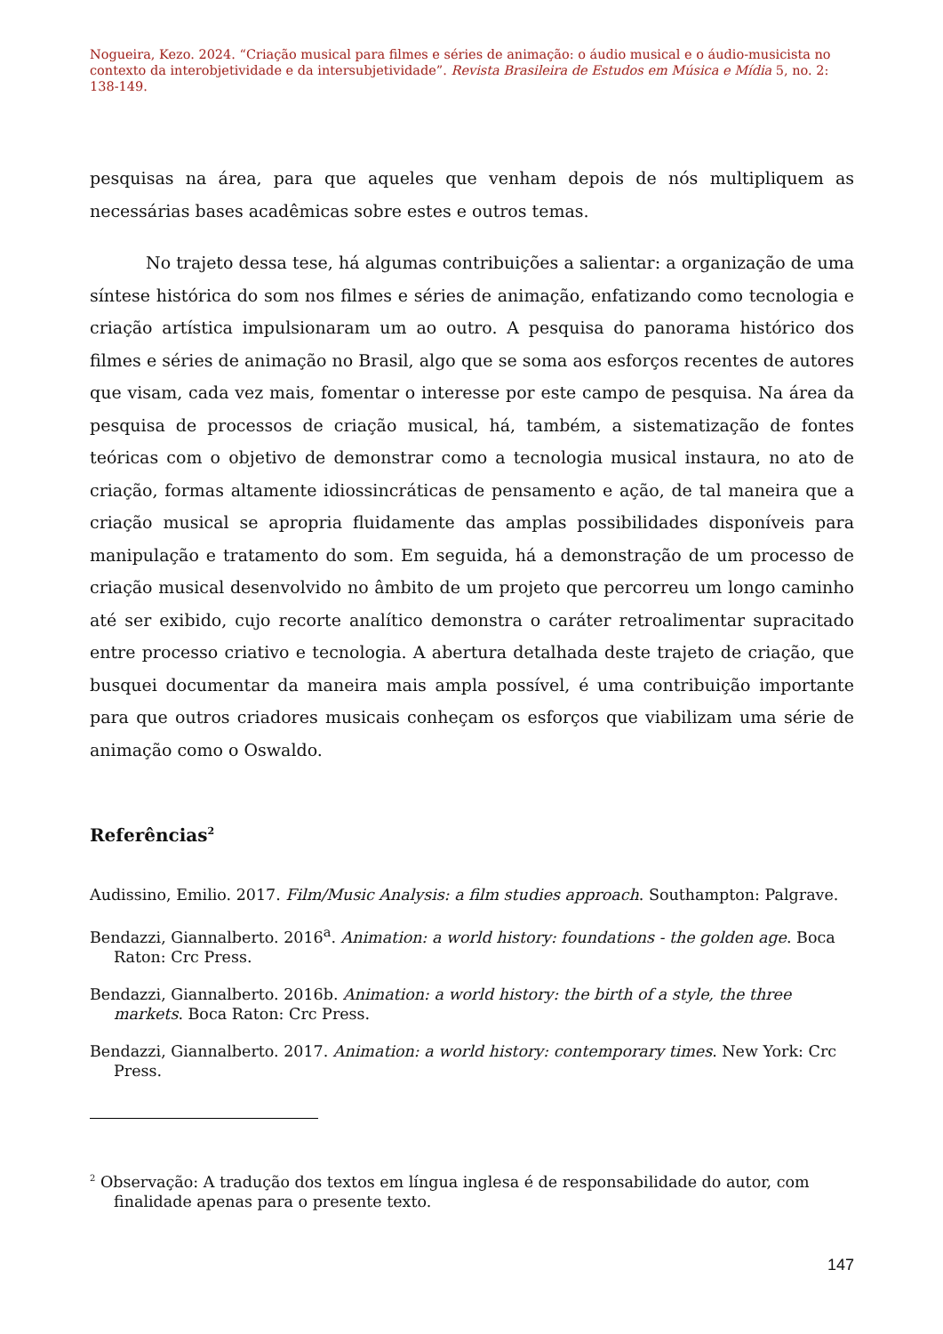Nogueira, Kezo. 2024. “Criação musical para filmes e séries de animação: o áudio musical e o áudio-musicista no contexto da interobjetividade e da intersubjetividade”. Revista Brasileira de Estudos em Música e Mídia 5, no. 2: 138-149.
pesquisas na área, para que aqueles que venham depois de nós multipliquem as necessárias bases acadêmicas sobre estes e outros temas.
No trajeto dessa tese, há algumas contribuições a salientar: a organização de uma síntese histórica do som nos filmes e séries de animação, enfatizando como tecnologia e criação artística impulsionaram um ao outro. A pesquisa do panorama histórico dos filmes e séries de animação no Brasil, algo que se soma aos esforços recentes de autores que visam, cada vez mais, fomentar o interesse por este campo de pesquisa. Na área da pesquisa de processos de criação musical, há, também, a sistematização de fontes teóricas com o objetivo de demonstrar como a tecnologia musical instaura, no ato de criação, formas altamente idiossincráticas de pensamento e ação, de tal maneira que a criação musical se apropria fluidamente das amplas possibilidades disponíveis para manipulação e tratamento do som. Em seguida, há a demonstração de um processo de criação musical desenvolvido no âmbito de um projeto que percorreu um longo caminho até ser exibido, cujo recorte analítico demonstra o caráter retroalimentar supracitado entre processo criativo e tecnologia. A abertura detalhada deste trajeto de criação, que busquei documentar da maneira mais ampla possível, é uma contribuição importante para que outros criadores musicais conheçam os esforços que viabilizam uma série de animação como o Oswaldo.
Referências<sup>2</sup>
Audissino, Emilio. 2017. Film/Music Analysis: a film studies approach. Southampton: Palgrave.
Bendazzi, Giannalberto. 2016<sup>a</sup>. Animation: a world history: foundations - the golden age. Boca Raton: Crc Press.
Bendazzi, Giannalberto. 2016b. Animation: a world history: the birth of a style, the three markets. Boca Raton: Crc Press.
Bendazzi, Giannalberto. 2017. Animation: a world history: contemporary times. New York: Crc Press.
<sup>2</sup> Observação: A tradução dos textos em língua inglesa é de responsabilidade do autor, com finalidade apenas para o presente texto.
147